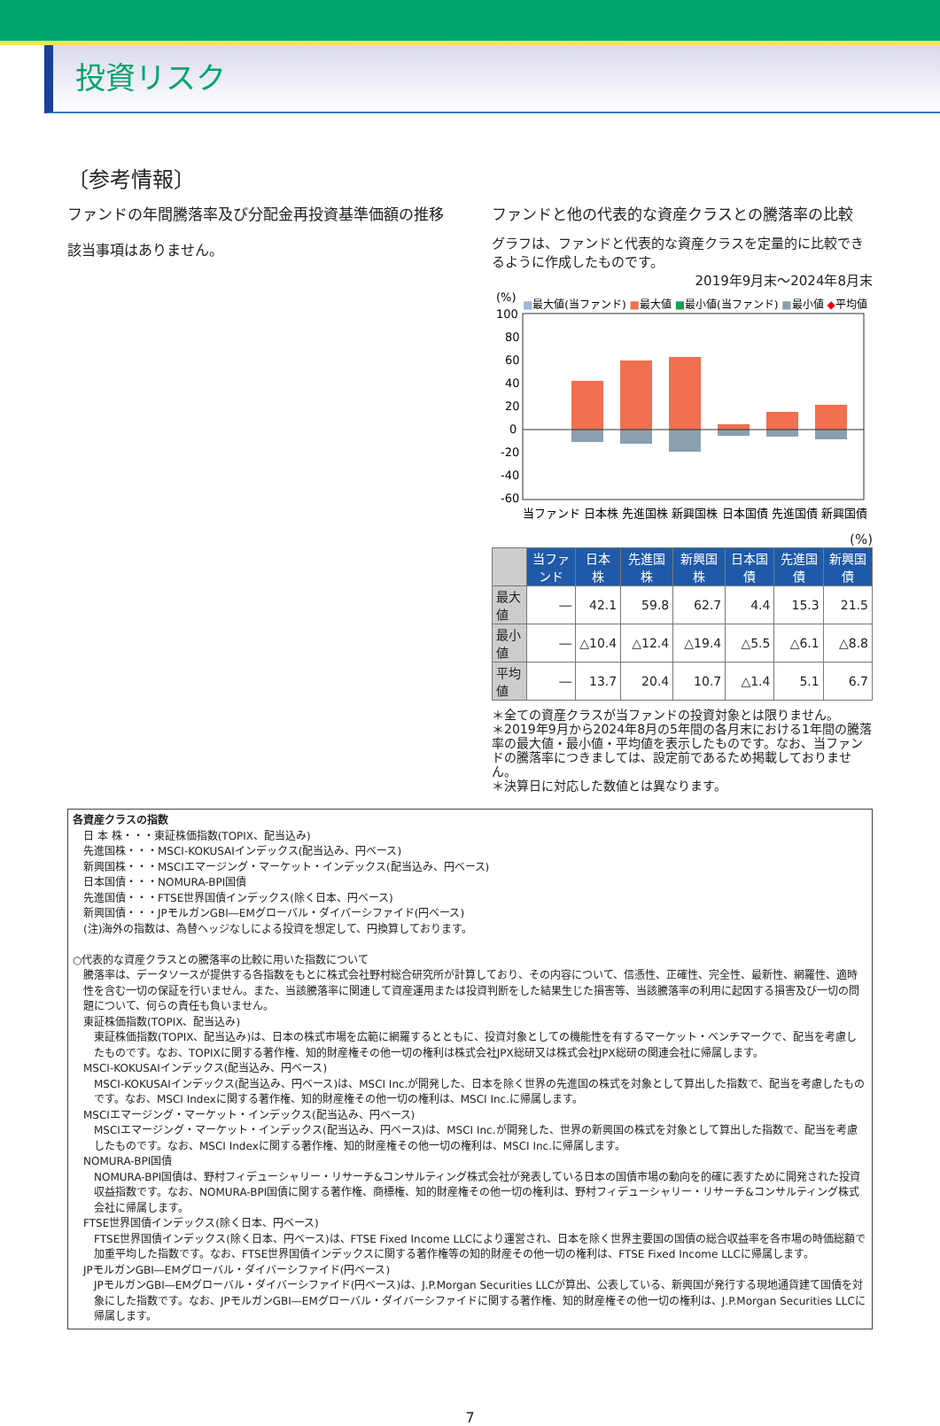投資リスク
〔参考情報〕
ファンドの年間騰落率及び分配金再投資基準価額の推移
該当事項はありません。
ファンドと他の代表的な資産クラスとの騰落率の比較
グラフは、ファンドと代表的な資産クラスを定量的に比較できるように作成したものです。
2019年9月末～2024年8月末
(%)
■最大値(当ファンド) ■最大値 ■最小値(当ファンド) ■最小値 ◆平均値
100
80
60
40
20
0
-20
-40
-60
当ファンド 日本株 先進国株 新興国株 日本国債 先進国債 新興国債
(%)
| | 当ファンド | 日本株 | 先進国株 | 新興国株 | 日本国債 | 先進国債 | 新興国債 |
| --- | --- | --- | --- | --- | --- | --- | --- |
| 最大値 | ― | 42.1 | 59.8 | 62.7 | 4.4 | 15.3 | 21.5 |
| 最小値 | ― | △10.4 | △12.4 | △19.4 | △5.5 | △6.1 | △8.8 |
| 平均値 | ― | 13.7 | 20.4 | 10.7 | △1.4 | 5.1 | 6.7 |
＊全ての資産クラスが当ファンドの投資対象とは限りません。
＊2019年9月から2024年8月の5年間の各月末における1年間の騰落率の最大値・最小値・平均値を表示したものです。なお、当ファンドの騰落率につきましては、設定前であるため掲載しておりません。
＊決算日に対応した数値とは異なります。
各資産クラスの指数
日 本 株・・・東証株価指数(TOPIX、配当込み)
先進国株・・・MSCI-KOKUSAIインデックス(配当込み、円ベース)
新興国株・・・MSCIエマージング・マーケット・インデックス(配当込み、円ベース)
日本国債・・・NOMURA-BPI国債
先進国債・・・FTSE世界国債インデックス(除く日本、円ベース)
新興国債・・・JPモルガンGBI―EMグローバル・ダイバーシファイド(円ベース)
(注)海外の指数は、為替ヘッジなしによる投資を想定して、円換算しております。
○代表的な資産クラスとの騰落率の比較に用いた指数について
騰落率は、データソースが提供する各指数をもとに株式会社野村総合研究所が計算しており、その内容について、信憑性、正確性、完全性、最新性、網羅性、適時性を含む一切の保証を行いません。また、当該騰落率に関連して資産運用または投資判断をした結果生じた損害等、当該騰落率の利用に起因する損害及び一切の問題について、何らの責任も負いません。
東証株価指数(TOPIX、配当込み)
東証株価指数(TOPIX、配当込み)は、日本の株式市場を広範に網羅するとともに、投資対象としての機能性を有するマーケット・ベンチマークで、配当を考慮したものです。なお、TOPIXに関する著作権、知的財産権その他一切の権利は株式会社JPX総研又は株式会社JPX総研の関連会社に帰属します。
MSCI-KOKUSAIインデックス(配当込み、円ベース)
MSCI-KOKUSAIインデックス(配当込み、円ベース)は、MSCI Inc.が開発した、日本を除く世界の先進国の株式を対象として算出した指数で、配当を考慮したものです。なお、MSCI Indexに関する著作権、知的財産権その他一切の権利は、MSCI Inc.に帰属します。
MSCIエマージング・マーケット・インデックス(配当込み、円ベース)
MSCIエマージング・マーケット・インデックス(配当込み、円ベース)は、MSCI Inc.が開発した、世界の新興国の株式を対象として算出した指数で、配当を考慮したものです。なお、MSCI Indexに関する著作権、知的財産権その他一切の権利は、MSCI Inc.に帰属します。
NOMURA-BPI国債
NOMURA-BPI国債は、野村フィデューシャリー・リサーチ&コンサルティング株式会社が発表している日本の国債市場の動向を的確に表すために開発された投資収益指数です。なお、NOMURA-BPI国債に関する著作権、商標権、知的財産権その他一切の権利は、野村フィデューシャリー・リサーチ&コンサルティング株式会社に帰属します。
FTSE世界国債インデックス(除く日本、円ベース)
FTSE世界国債インデックス(除く日本、円ベース)は、FTSE Fixed Income LLCにより運営され、日本を除く世界主要国の国債の総合収益率を各市場の時価総額で加重平均した指数です。なお、FTSE世界国債インデックスに関する著作権等の知的財産その他一切の権利は、FTSE Fixed Income LLCに帰属します。
JPモルガンGBI―EMグローバル・ダイバーシファイド(円ベース)
JPモルガンGBI―EMグローバル・ダイバーシファイド(円ベース)は、J.P.Morgan Securities LLCが算出、公表している、新興国が発行する現地通貨建て国債を対象にした指数です。なお、JPモルガンGBI―EMグローバル・ダイバーシファイドに関する著作権、知的財産権その他一切の権利は、J.P.Morgan Securities LLCに帰属します。
7